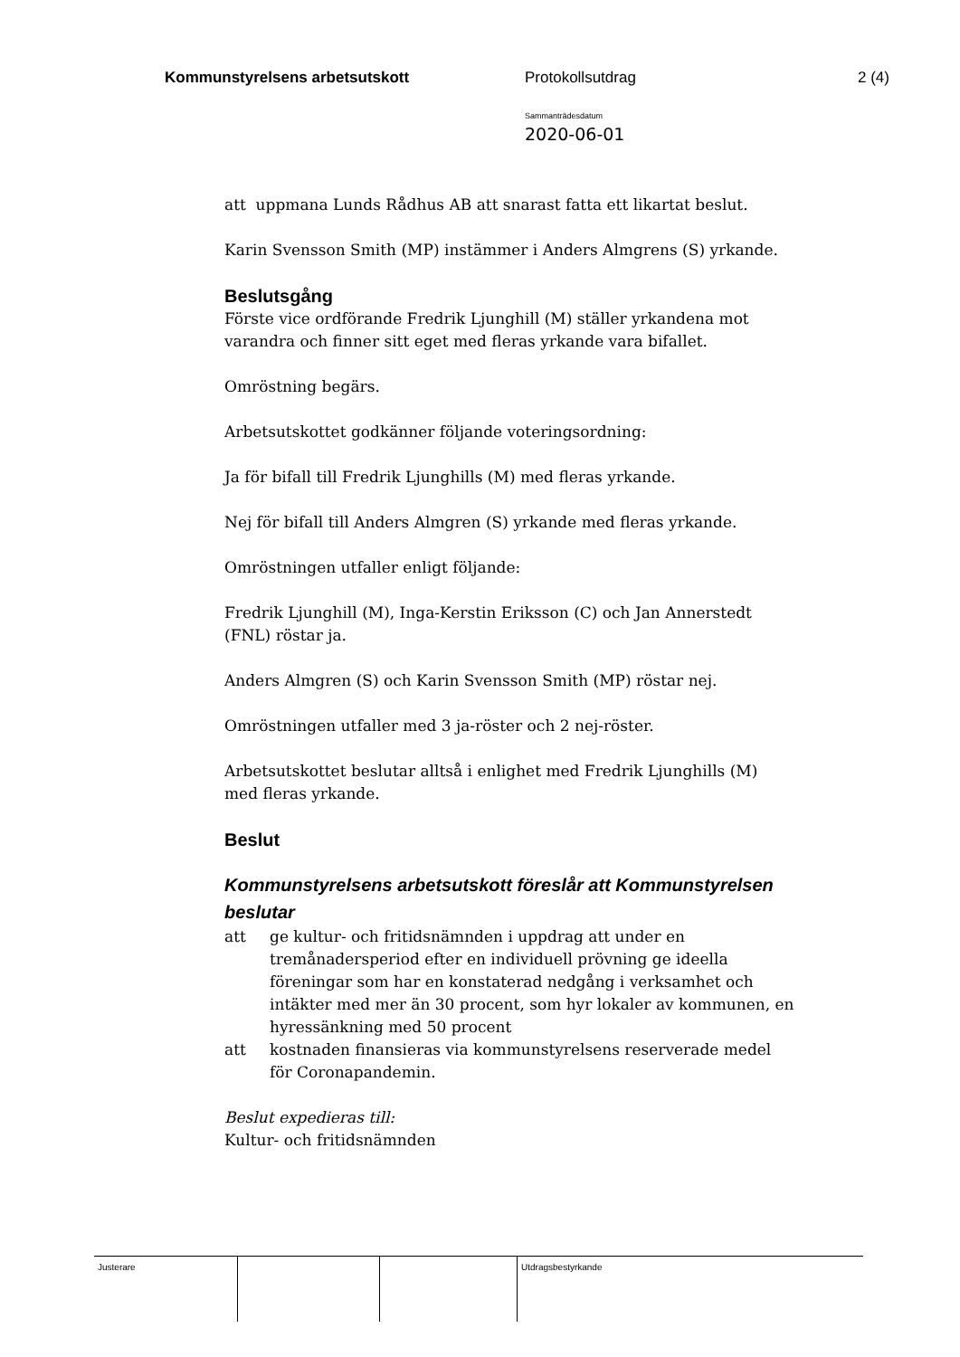Kommunstyrelsens arbetsutskott Protokollsutdrag 2 (4)
Sammanträdesdatum
2020-06-01
att uppmana Lunds Rådhus AB att snarast fatta ett likartat beslut.
Karin Svensson Smith (MP) instämmer i Anders Almgrens (S) yrkande.
Beslutsgång
Förste vice ordförande Fredrik Ljunghill (M) ställer yrkandena mot varandra och finner sitt eget med fleras yrkande vara bifallet.
Omröstning begärs.
Arbetsutskottet godkänner följande voteringsordning:
Ja för bifall till Fredrik Ljunghills (M) med fleras yrkande.
Nej för bifall till Anders Almgren (S) yrkande med fleras yrkande.
Omröstningen utfaller enligt följande:
Fredrik Ljunghill (M), Inga-Kerstin Eriksson (C) och Jan Annerstedt (FNL) röstar ja.
Anders Almgren (S) och Karin Svensson Smith (MP) röstar nej.
Omröstningen utfaller med 3 ja-röster och 2 nej-röster.
Arbetsutskottet beslutar alltså i enlighet med Fredrik Ljunghills (M) med fleras yrkande.
Beslut
Kommunstyrelsens arbetsutskott föreslår att Kommunstyrelsen beslutar
att ge kultur- och fritidsnämnden i uppdrag att under en tremånadersperiod efter en individuell prövning ge ideella föreningar som har en konstaterad nedgång i verksamhet och intäkter med mer än 30 procent, som hyr lokaler av kommunen, en hyressänkning med 50 procent
att kostnaden finansieras via kommunstyrelsens reserverade medel för Coronapandemin.
Beslut expedieras till:
Kultur- och fritidsnämnden
Justerare Utdragsbestyrkande